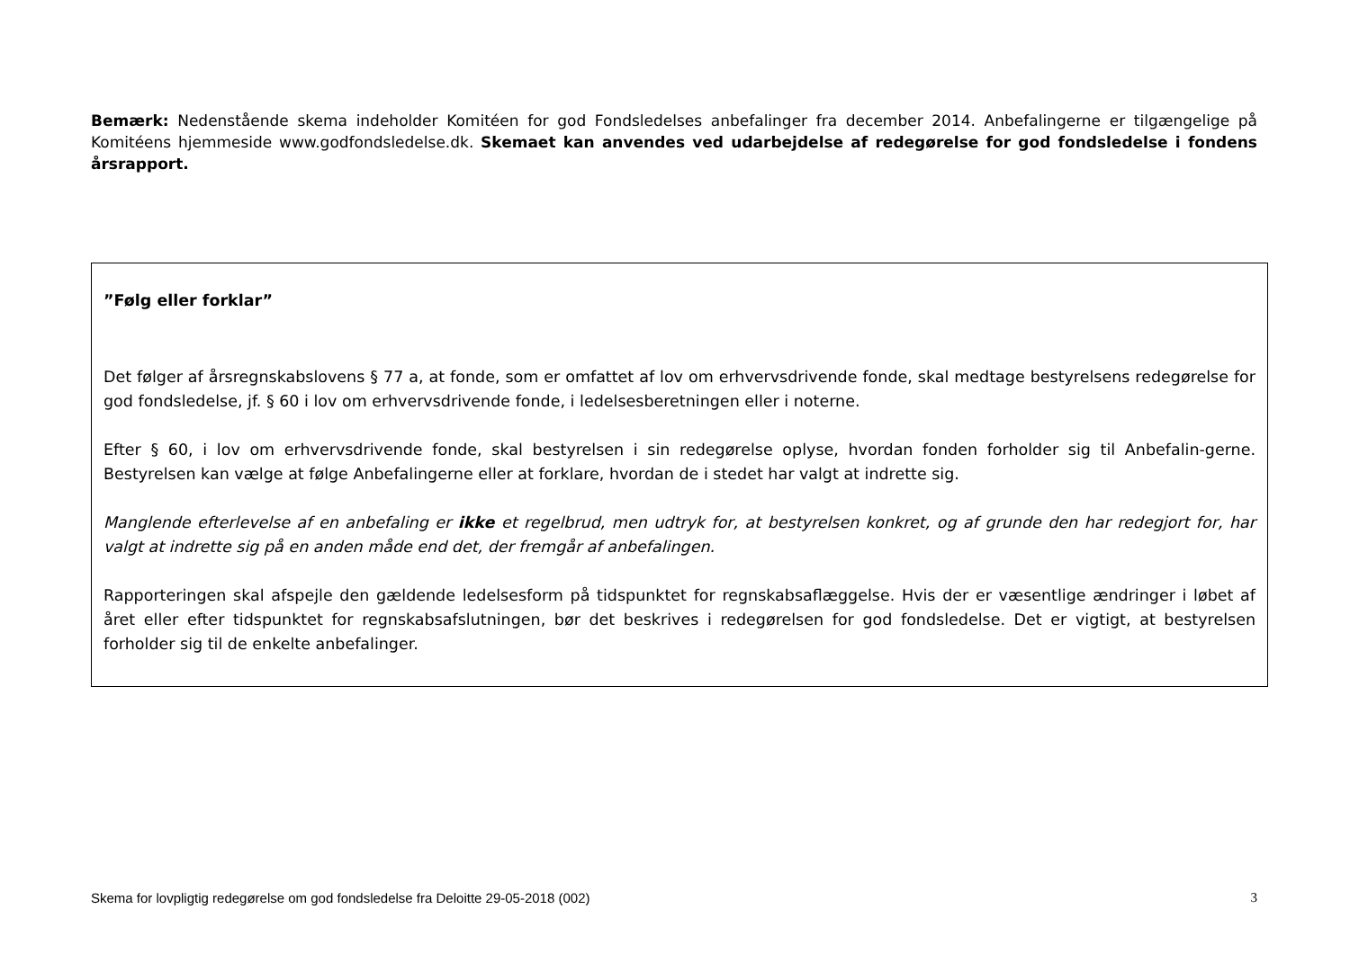Bemærk: Nedenstående skema indeholder Komitéen for god Fondsledelses anbefalinger fra december 2014. Anbefalingerne er tilgængelige på Komitéens hjemmeside www.godfondsledelse.dk. Skemaet kan anvendes ved udarbejdelse af redegørelse for god fondsledelse i fondens årsrapport.
”Følg eller forklar”
Det følger af årsregnskabslovens § 77 a, at fonde, som er omfattet af lov om erhvervsdrivende fonde, skal medtage bestyrelsens redegørelse for god fondsledelse, jf. § 60 i lov om erhvervsdrivende fonde, i ledelsesberetningen eller i noterne.
Efter § 60, i lov om erhvervsdrivende fonde, skal bestyrelsen i sin redegørelse oplyse, hvordan fonden forholder sig til Anbefalin-gerne. Bestyrelsen kan vælge at følge Anbefalingerne eller at forklare, hvordan de i stedet har valgt at indrette sig.
Manglende efterlevelse af en anbefaling er ikke et regelbrud, men udtryk for, at bestyrelsen konkret, og af grunde den har redegjort for, har valgt at indrette sig på en anden måde end det, der fremgår af anbefalingen.
Rapporteringen skal afspejle den gældende ledelsesform på tidspunktet for regnskabsaflæggelse. Hvis der er væsentlige ændringer i løbet af året eller efter tidspunktet for regnskabsafslutningen, bør det beskrives i redegørelsen for god fondsledelse. Det er vigtigt, at bestyrelsen forholder sig til de enkelte anbefalinger.
Skema for lovpligtig redegørelse om god fondsledelse fra Deloitte 29-05-2018 (002) 3